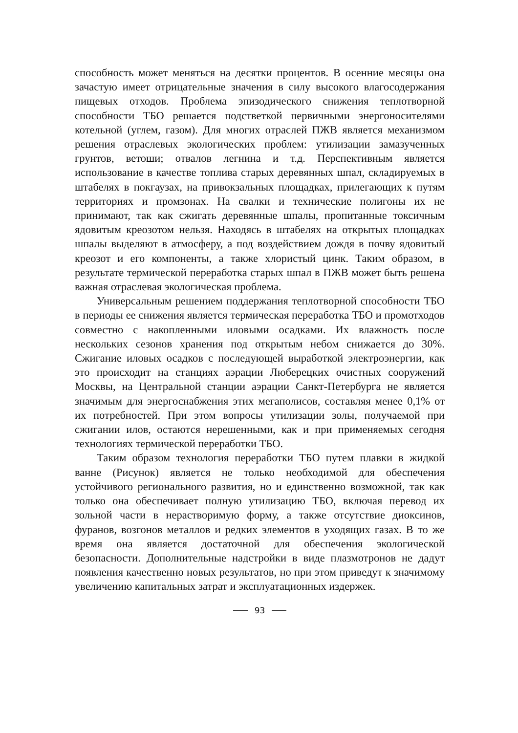способность может меняться на десятки процентов. В осенние месяцы она зачастую имеет отрицательные значения в силу высокого влаго­содержания пищевых отходов. Проблема эпизодического снижения теплотворной способности ТБО решается подстветкой первичными энергоносителями котельной (углем, газом). Для многих отраслей ПЖВ является механизмом решения отраслевых экологических про­блем: утилизации замазученных грунтов, ветоши; отвалов легнина и т.д. Перспективным является использование в качестве топлива старых деревянных шпал, складируемых в штабелях в покгаузах, на привокзальных площадках, прилегающих к путям территориях и промзонах. На свалки и технические полигоны их не принимают, так как сжигать деревянные шпалы, пропитанные токсичным ядовитым креозотом нельзя. Находясь в штабелях на открытых площадках шпалы выделяют в атмосферу, а под воздействием дождя в почву ядовитый креозот и его компоненты, а также хлористый цинк. Таким образом, в результате термической переработка старых шпал в ПЖВ может быть решена важная отраслевая экологическая проблема.
Универсальным решением поддержания теплотворной способно­сти ТБО в периоды ее снижения является термическая переработка ТБО и промотходов совместно с накопленными иловыми осадками. Их влажность после нескольких сезонов хранения под открытым не­бом снижается до 30%. Сжигание иловых осадков с последующей вы­работкой электроэнергии, как это происходит на станциях аэрации Люберецких очистных сооружений Москвы, на Центральной станции аэрации Санкт-Петербурга не является значимым для энергоснабже­ния этих мегаполисов, составляя менее 0,1% от их потребностей. При этом вопросы утилизации золы, получаемой при сжигании илов, остаются нерешенными, как и при применяемых сегодня технологиях термической переработки ТБО.
Таким образом технология переработки ТБО путем плавки в жид­кой ванне (Рисунок) является не только необходимой для обеспечения устойчивого регионального развития, но и единственно возможной, так как только она обеспечивает полную утилизацию ТБО, включая перевод их зольной части в нерастворимую форму, а также отсутствие диоксинов, фуранов, возгонов металлов и редких элементов в уходя­щих газах. В то же время она является достаточной для обеспечения экологической безопасности. Дополнительные надстройки в виде плазмотронов не дадут появления качественно новых результатов, но при этом приведут к значимому увеличению капитальных затрат и эксплуатационных издержек.
93